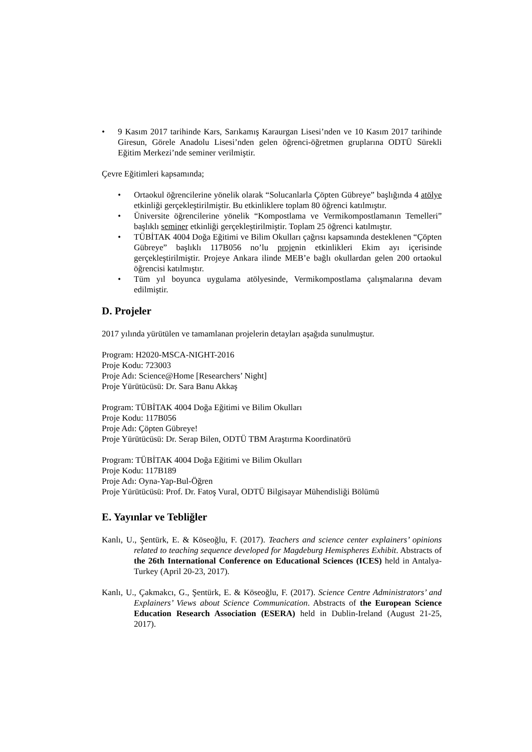• 9 Kasım 2017 tarihinde Kars, Sarıkamış Karaurgan Lisesi’nden ve 10 Kasım 2017 tarihinde Giresun, Görele Anadolu Lisesi’nden gelen öğrenci-öğretmen gruplarına ODTÜ Sürekli Eğitim Merkezi’nde seminer verilmiştir.
Çevre Eğitimleri kapsamında;
• Ortaokul öğrencilerine yönelik olarak “Solucanlarla Çöpten Gübreye” başlığında 4 atölye etkinliği gerçekleştirilmiştir. Bu etkinliklere toplam 80 öğrenci katılmıştır.
• Üniversite öğrencilerine yönelik “Kompostlama ve Vermikompostlamanın Temelleri” başlıklı seminer etkinliği gerçekleştirilmiştir. Toplam 25 öğrenci katılmıştır.
• TÜBİTAK 4004 Doğa Eğitimi ve Bilim Okulları çağrısı kapsamında desteklenen “Çöpten Gübreye” başlıklı 117B056 no’lu projenin etkinlikleri Ekim ayı içerisinde gerçekleştirilmiştir. Projeye Ankara ilinde MEB’e bağlı okullardan gelen 200 ortaokul öğrencisi katılmıştır.
• Tüm yıl boyunca uygulama atölyesinde, Vermikompostlama çalışmalarına devam edilmiştir.
D. Projeler
2017 yılında yürütülen ve tamamlanan projelerin detayları aşağıda sunulmuştur.
Program: H2020-MSCA-NIGHT-2016
Proje Kodu: 723003
Proje Adı: Science@Home [Researchers’ Night]
Proje Yürütücüsü: Dr. Sara Banu Akkaş
Program: TÜBİTAK 4004 Doğa Eğitimi ve Bilim Okulları
Proje Kodu: 117B056
Proje Adı: Çöpten Gübreye!
Proje Yürütücüsü: Dr. Serap Bilen, ODTÜ TBM Araştırma Koordinatörü
Program: TÜBİTAK 4004 Doğa Eğitimi ve Bilim Okulları
Proje Kodu: 117B189
Proje Adı: Oyna-Yap-Bul-Öğren
Proje Yürütücüsü: Prof. Dr. Fatoş Vural, ODTÜ Bilgisayar Mühendisliği Bölümü
E. Yayınlar ve Tebliğler
Kanlı, U., Şentürk, E. & Köseoğlu, F. (2017). Teachers and science center explainers’ opinions related to teaching sequence developed for Magdeburg Hemispheres Exhibit. Abstracts of the 26th International Conference on Educational Sciences (ICES) held in Antalya-Turkey (April 20-23, 2017).
Kanlı, U., Çakmakcı, G., Şentürk, E. & Köseoğlu, F. (2017). Science Centre Administrators’ and Explainers’ Views about Science Communication. Abstracts of the European Science Education Research Association (ESERA) held in Dublin-Ireland (August 21-25, 2017).